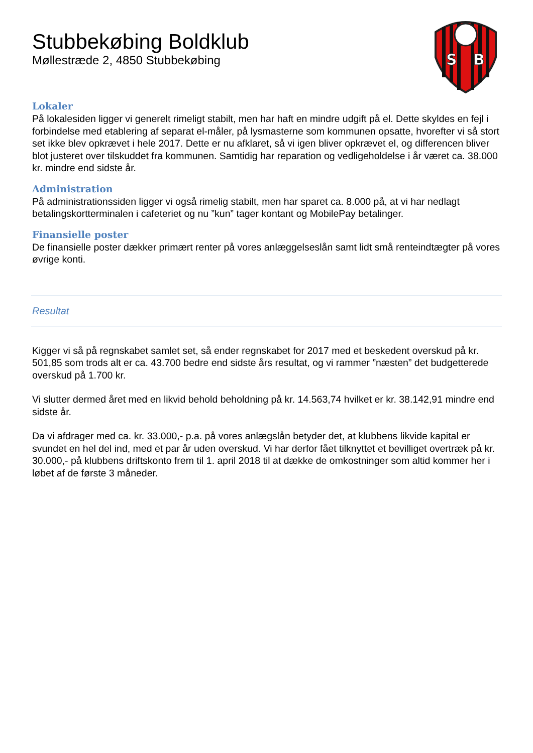S
B
Stubbekøbing Boldklub
Møllestræde 2, 4850 Stubbekøbing
Lokaler
På lokalesiden ligger vi generelt rimeligt stabilt, men har haft en mindre udgift på el. Dette skyldes en fejl i forbindelse med etablering af separat el-måler, på lysmasterne som kommunen opsatte, hvorefter vi så stort set ikke blev opkrævet i hele 2017. Dette er nu afklaret, så vi igen bliver opkrævet el, og differencen bliver blot justeret over tilskuddet fra kommunen. Samtidig har reparation og vedligeholdelse i år været ca. 38.000 kr. mindre end sidste år.
Administration
På administrationssiden ligger vi også rimelig stabilt, men har sparet ca. 8.000 på, at vi har nedlagt betalingskortterminalen i cafeteriet og nu ”kun” tager kontant og MobilePay betalinger.
Finansielle poster
De finansielle poster dækker primært renter på vores anlæggelseslån samt lidt små renteindtægter på vores øvrige konti.
Resultat
Kigger vi så på regnskabet samlet set, så ender regnskabet for 2017 med et beskedent overskud på kr. 501,85 som trods alt er ca. 43.700 bedre end sidste års resultat, og vi rammer ”næsten” det budgetterede overskud på 1.700 kr.
Vi slutter dermed året med en likvid behold beholdning på kr. 14.563,74 hvilket er kr. 38.142,91 mindre end sidste år.
Da vi afdrager med ca. kr. 33.000,- p.a. på vores anlægslån betyder det, at klubbens likvide kapital er svundet en hel del ind, med et par år uden overskud. Vi har derfor fået tilknyttet et bevilliget overtræk på kr. 30.000,- på klubbens driftskonto frem til 1. april 2018 til at dække de omkostninger som altid kommer her i løbet af de første 3 måneder.